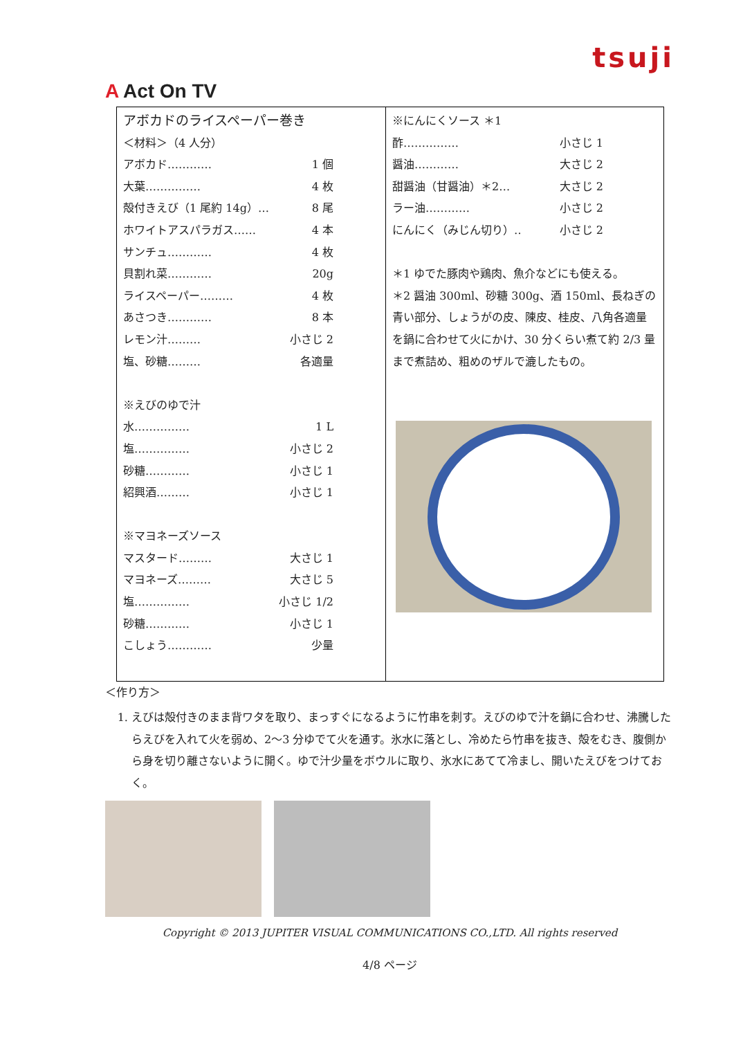tsuji
A Act On TV
| アボカドのライスペーパー巻き ＜材料＞（4 人分） アボカド………… 1 個 大葉…………… 4 枚 殻付きえび（1 尾約 14g）… 8 尾 ホワイトアスパラガス…… 4 本 サンチュ………… 4 枚 貝割れ菜………… 20g ライスペーパー……… 4 枚 あさつき………… 8 本 レモン汁……… 小さじ 2 塩、砂糖……… 各適量 ※えびのゆで汁 水…………… 1 L 塩…………… 小さじ 2 砂糖………… 小さじ 1 紹興酒……… 小さじ 1 ※マヨネーズソース マスタード……… 大さじ 1 マヨネーズ……… 大さじ 5 塩…………… 小さじ 1/2 砂糖………… 小さじ 1 こしょう………… 少量 | ※にんにくソース ＊1 酢…………… 小さじ 1 醤油………… 大さじ 2 甜醤油（甘醤油）＊2… 大さじ 2 ラー油………… 小さじ 2 にんにく（みじん切り）‥ 小さじ 2 ＊1 ゆでた豚肉や鶏肉、魚介などにも使える。 ＊2 醤油 300ml、砂糖 300g、酒 150ml、長ねぎの青い部分、しょうがの皮、陳皮、桂皮、八角各適量を鍋に合わせて火にかけ、30 分くらい煮て約 2/3 量まで煮詰め、粗めのザルで漉したもの。 |
＜作り方＞
1. えびは殻付きのまま背ワタを取り、まっすぐになるように竹串を刺す。えびのゆで汁を鍋に合わせ、沸騰したらえびを入れて火を弱め、2～3 分ゆでて火を通す。氷水に落とし、冷めたら竹串を抜き、殻をむき、腹側から身を切り離さないように開く。ゆで汁少量をボウルに取り、氷水にあてて冷まし、開いたえびをつけておく。
Copyright © 2013 JUPITER VISUAL COMMUNICATIONS CO.,LTD. All rights reserved
4/8 ページ